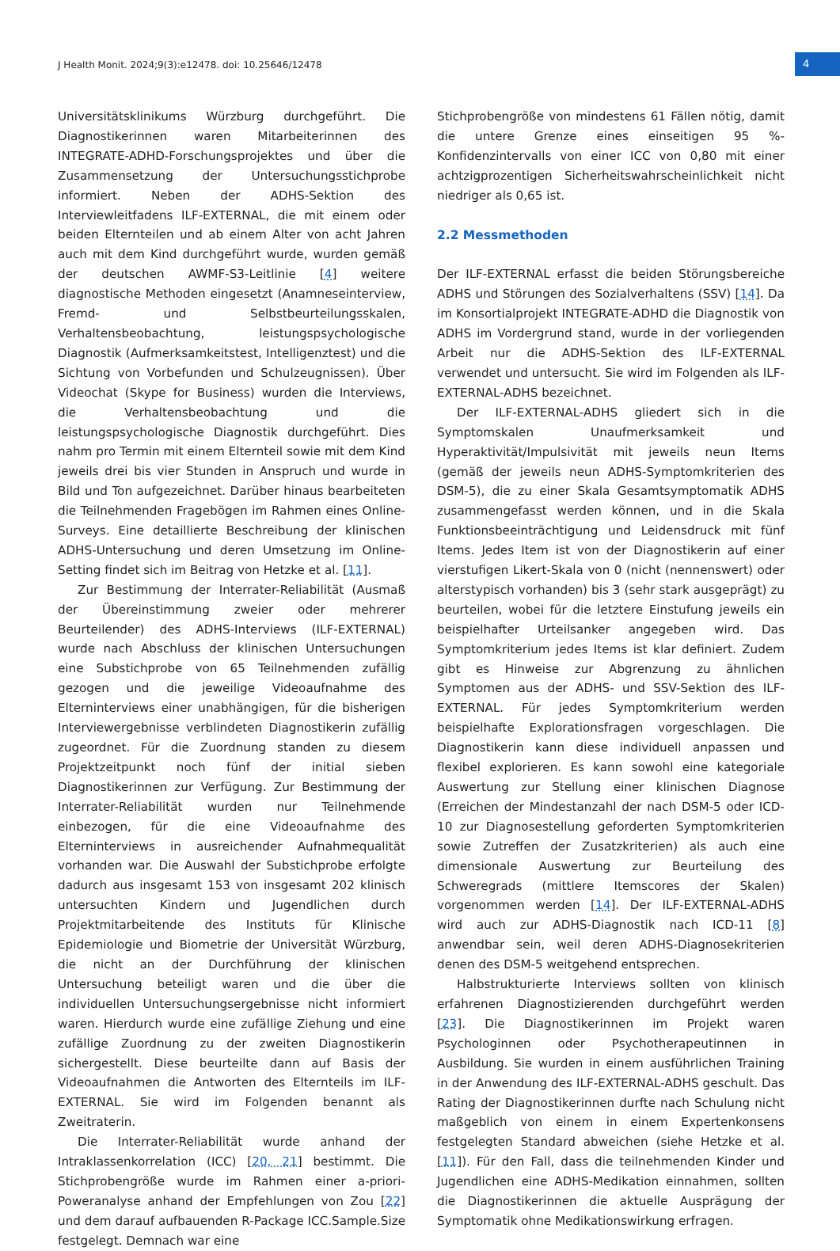J Health Monit. 2024;9(3):e12478. doi: 10.25646/12478
4
Universitätsklinikums Würzburg durchgeführt. Die Diagnostikerinnen waren Mitarbeiterinnen des INTEGRATE-ADHD-Forschungsprojektes und über die Zusammensetzung der Untersuchungsstichprobe informiert. Neben der ADHS-Sektion des Interviewleitfadens ILF-EXTERNAL, die mit einem oder beiden Elternteilen und ab einem Alter von acht Jahren auch mit dem Kind durchgeführt wurde, wurden gemäß der deutschen AWMF-S3-Leitlinie [4] weitere diagnostische Methoden eingesetzt (Anamneseinterview, Fremd- und Selbstbeurteilungsskalen, Verhaltensbeobachtung, leistungspsychologische Diagnostik (Aufmerksamkeitstest, Intelligenztest) und die Sichtung von Vorbefunden und Schulzeugnissen). Über Videochat (Skype for Business) wurden die Interviews, die Verhaltensbeobachtung und die leistungspsychologische Diagnostik durchgeführt. Dies nahm pro Termin mit einem Elternteil sowie mit dem Kind jeweils drei bis vier Stunden in Anspruch und wurde in Bild und Ton aufgezeichnet. Darüber hinaus bearbeiteten die Teilnehmenden Fragebögen im Rahmen eines Online-Surveys. Eine detaillierte Beschreibung der klinischen ADHS-Untersuchung und deren Umsetzung im Online-Setting findet sich im Beitrag von Hetzke et al. [11].
Zur Bestimmung der Interrater-Reliabilität (Ausmaß der Übereinstimmung zweier oder mehrerer Beurteilender) des ADHS-Interviews (ILF-EXTERNAL) wurde nach Abschluss der klinischen Untersuchungen eine Substichprobe von 65 Teilnehmenden zufällig gezogen und die jeweilige Videoaufnahme des Elterninterviews einer unabhängigen, für die bisherigen Interviewergebnisse verblindeten Diagnostikerin zufällig zugeordnet. Für die Zuordnung standen zu diesem Projektzeitpunkt noch fünf der initial sieben Diagnostikerinnen zur Verfügung. Zur Bestimmung der Interrater-Reliabilität wurden nur Teilnehmende einbezogen, für die eine Videoaufnahme des Elterninterviews in ausreichender Aufnahmequalität vorhanden war. Die Auswahl der Substichprobe erfolgte dadurch aus insgesamt 153 von insgesamt 202 klinisch untersuchten Kindern und Jugendlichen durch Projektmitarbeitende des Instituts für Klinische Epidemiologie und Biometrie der Universität Würzburg, die nicht an der Durchführung der klinischen Untersuchung beteiligt waren und die über die individuellen Untersuchungsergebnisse nicht informiert waren. Hierdurch wurde eine zufällige Ziehung und eine zufällige Zuordnung zu der zweiten Diagnostikerin sichergestellt. Diese beurteilte dann auf Basis der Videoaufnahmen die Antworten des Elternteils im ILF-EXTERNAL. Sie wird im Folgenden benannt als Zweitraterin.
Die Interrater-Reliabilität wurde anhand der Intraklassenkorrelation (ICC) [20, 21] bestimmt. Die Stichprobengröße wurde im Rahmen einer a-priori-Poweranalyse anhand der Empfehlungen von Zou [22] und dem darauf aufbauenden R-Package ICC.Sample.Size festgelegt. Demnach war eine
Stichprobengröße von mindestens 61 Fällen nötig, damit die untere Grenze eines einseitigen 95 %-Konfidenzintervalls von einer ICC von 0,80 mit einer achtzigprozentigen Sicherheitswahrscheinlichkeit nicht niedriger als 0,65 ist.
2.2 Messmethoden
Der ILF-EXTERNAL erfasst die beiden Störungsbereiche ADHS und Störungen des Sozialverhaltens (SSV) [14]. Da im Konsortialprojekt INTEGRATE-ADHD die Diagnostik von ADHS im Vordergrund stand, wurde in der vorliegenden Arbeit nur die ADHS-Sektion des ILF-EXTERNAL verwendet und untersucht. Sie wird im Folgenden als ILF-EXTERNAL-ADHS bezeichnet.
Der ILF-EXTERNAL-ADHS gliedert sich in die Symptomskalen Unaufmerksamkeit und Hyperaktivität/Impulsivität mit jeweils neun Items (gemäß der jeweils neun ADHS-Symptomkriterien des DSM-5), die zu einer Skala Gesamtsymptomatik ADHS zusammengefasst werden können, und in die Skala Funktionsbeeinträchtigung und Leidensdruck mit fünf Items. Jedes Item ist von der Diagnostikerin auf einer vierstufigen Likert-Skala von 0 (nicht (nennenswert) oder alterstypisch vorhanden) bis 3 (sehr stark ausgeprägt) zu beurteilen, wobei für die letztere Einstufung jeweils ein beispielhafter Urteilsanker angegeben wird. Das Symptomkriterium jedes Items ist klar definiert. Zudem gibt es Hinweise zur Abgrenzung zu ähnlichen Symptomen aus der ADHS- und SSV-Sektion des ILF-EXTERNAL. Für jedes Symptomkriterium werden beispielhafte Explorationsfragen vorgeschlagen. Die Diagnostikerin kann diese individuell anpassen und flexibel explorieren. Es kann sowohl eine kategoriale Auswertung zur Stellung einer klinischen Diagnose (Erreichen der Mindestanzahl der nach DSM-5 oder ICD-10 zur Diagnosestellung geforderten Symptomkriterien sowie Zutreffen der Zusatzkriterien) als auch eine dimensionale Auswertung zur Beurteilung des Schweregrads (mittlere Itemscores der Skalen) vorgenommen werden [14]. Der ILF-EXTERNAL-ADHS wird auch zur ADHS-Diagnostik nach ICD-11 [8] anwendbar sein, weil deren ADHS-Diagnosekriterien denen des DSM-5 weitgehend entsprechen.
Halbstrukturierte Interviews sollten von klinisch erfahrenen Diagnostizierenden durchgeführt werden [23]. Die Diagnostikerinnen im Projekt waren Psychologinnen oder Psychotherapeutinnen in Ausbildung. Sie wurden in einem ausführlichen Training in der Anwendung des ILF-EXTERNAL-ADHS geschult. Das Rating der Diagnostikerinnen durfte nach Schulung nicht maßgeblich von einem in einem Expertenkonsens festgelegten Standard abweichen (siehe Hetzke et al. [11]). Für den Fall, dass die teilnehmenden Kinder und Jugendlichen eine ADHS-Medikation einnahmen, sollten die Diagnostikerinnen die aktuelle Ausprägung der Symptomatik ohne Medikationswirkung erfragen.